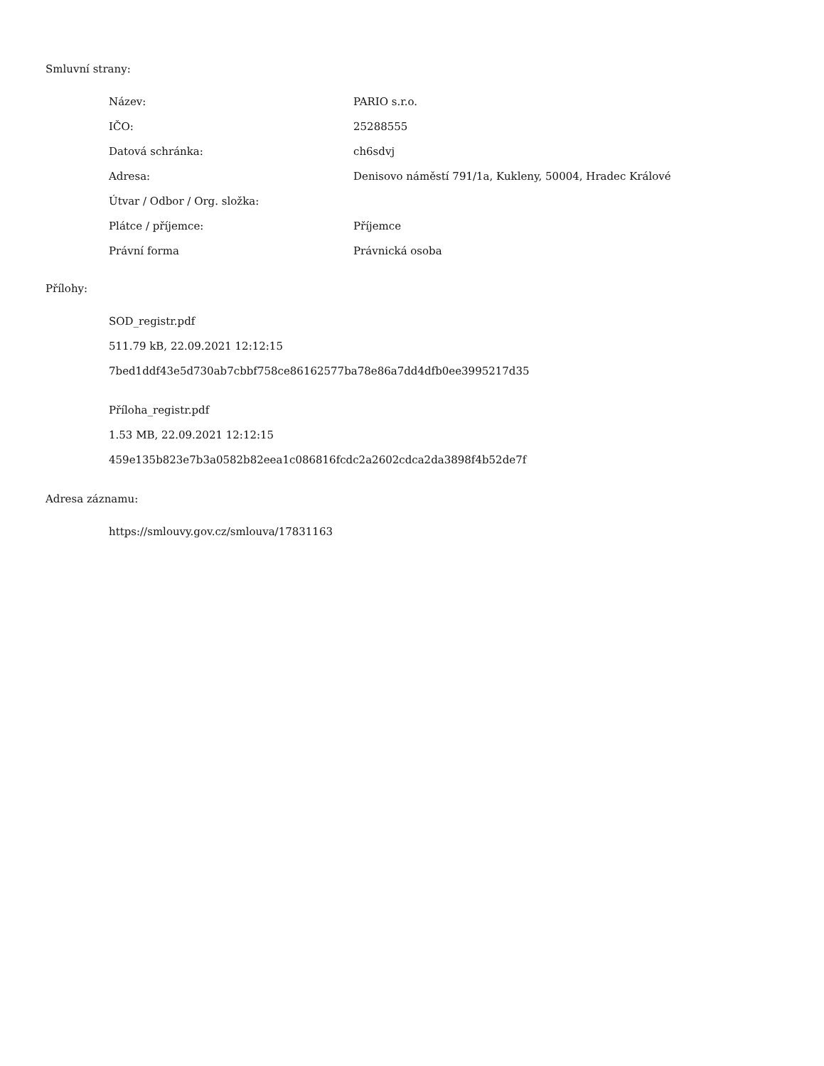Smluvní strany:
| Název: | PARIO s.r.o. |
| IČO: | 25288555 |
| Datová schránka: | ch6sdvj |
| Adresa: | Denisovo náměstí 791/1a, Kukleny, 50004, Hradec Králové |
| Útvar / Odbor / Org. složka: | |
| Plátce / příjemce: | Příjemce |
| Právní forma | Právnická osoba |
Přílohy:
SOD_registr.pdf
511.79 kB, 22.09.2021 12:12:15
7bed1ddf43e5d730ab7cbbf758ce86162577ba78e86a7dd4dfb0ee3995217d35
Příloha_registr.pdf
1.53 MB, 22.09.2021 12:12:15
459e135b823e7b3a0582b82eea1c086816fcdc2a2602cdca2da3898f4b52de7f
Adresa záznamu:
https://smlouvy.gov.cz/smlouva/17831163